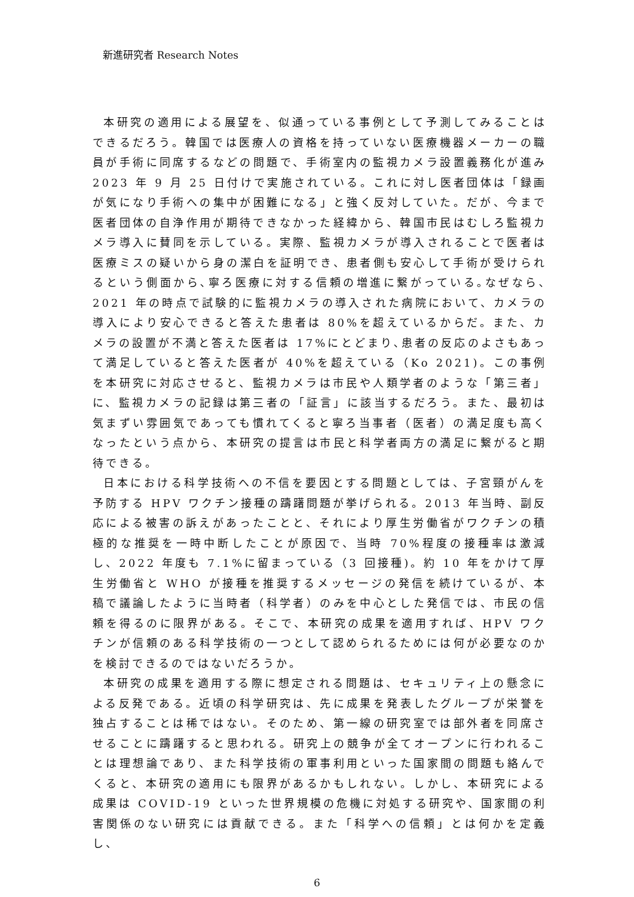新進研究者 Research Notes
本研究の適用による展望を、似通っている事例として予測してみることはできるだろう。韓国では医療人の資格を持っていない医療機器メーカーの職員が手術に同席するなどの問題で、手術室内の監視カメラ設置義務化が進み 2023 年 9 月 25 日付けで実施されている。これに対し医者団体は「録画が気になり手術への集中が困難になる」と強く反対していた。だが、今まで医者団体の自浄作用が期待できなかった経緯から、韓国市民はむしろ監視カメラ導入に賛同を示している。実際、監視カメラが導入されることで医者は医療ミスの疑いから身の潔白を証明でき、患者側も安心して手術が受けられるという側面から､寧ろ医療に対する信頼の増進に繋がっている｡なぜなら､2021 年の時点で試験的に監視カメラの導入された病院において、カメラの導入により安心できると答えた患者は 80%を超えているからだ。また、カメラの設置が不満と答えた医者は 17%にとどまり､患者の反応のよさもあって満足していると答えた医者が 40%を超えている（Ko 2021)。この事例を本研究に対応させると、監視カメラは市民や人類学者のような「第三者」に、監視カメラの記録は第三者の「証言」に該当するだろう。また、最初は気まずい雰囲気であっても慣れてくると寧ろ当事者（医者）の満足度も高くなったという点から、本研究の提言は市民と科学者両方の満足に繋がると期待できる。
日本における科学技術への不信を要因とする問題としては、子宮頸がんを予防する HPV ワクチン接種の躊躇問題が挙げられる。2013 年当時、副反応による被害の訴えがあったことと、それにより厚生労働省がワクチンの積極的な推奨を一時中断したことが原因で、当時 70%程度の接種率は激減し、2022 年度も 7.1%に留まっている（3 回接種)。約 10 年をかけて厚生労働省と WHO が接種を推奨するメッセージの発信を続けているが、本稿で議論したように当時者（科学者）のみを中心とした発信では、市民の信頼を得るのに限界がある。そこで、本研究の成果を適用すれば、HPV ワクチンが信頼のある科学技術の一つとして認められるためには何が必要なのかを検討できるのではないだろうか。
本研究の成果を適用する際に想定される問題は、セキュリティ上の懸念による反発である。近頃の科学研究は、先に成果を発表したグループが栄誉を独占することは稀ではない。そのため、第一線の研究室では部外者を同席させることに躊躇すると思われる。研究上の競争が全てオープンに行われることは理想論であり、また科学技術の軍事利用といった国家間の問題も絡んでくると、本研究の適用にも限界があるかもしれない。しかし、本研究による成果は COVID-19 といった世界規模の危機に対処する研究や、国家間の利害関係のない研究には貢献できる。また「科学への信頼」とは何かを定義し、
6